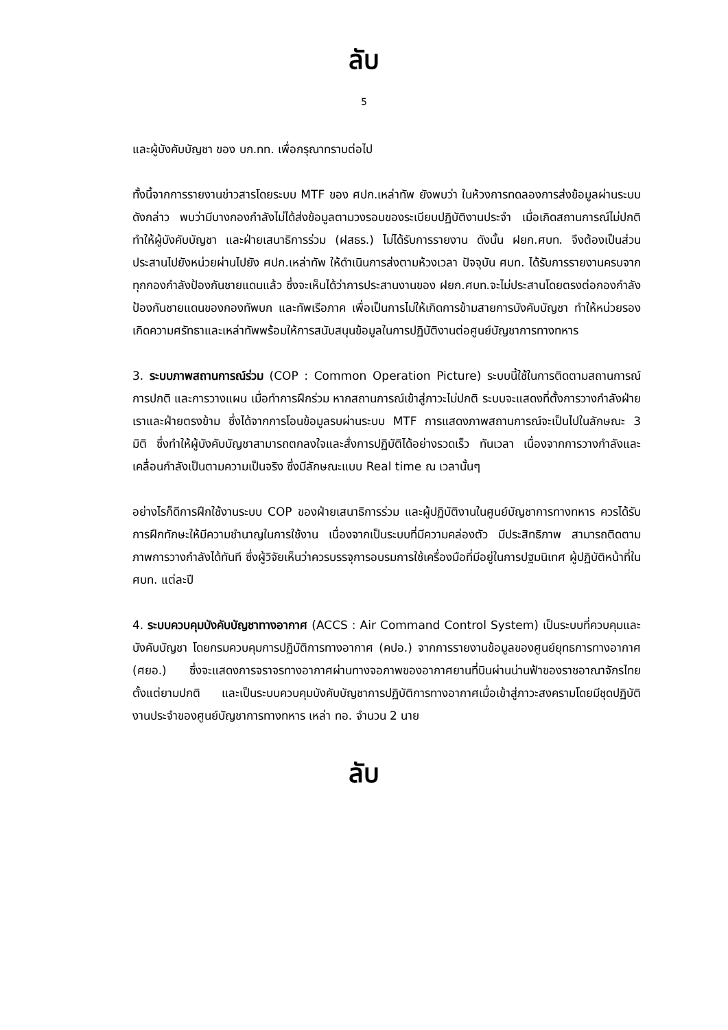ลับ
5
และผู้บังคับบัญชา ของ บก.ทท. เพื่อกรุณาทราบต่อไป
ทั้งนี้จากการรายงานข่าวสารโดยระบบ MTF ของ ศปก.เหล่าทัพ ยังพบว่า ในห้วงการทดลองการส่งข้อมูลผ่านระบบดังกล่าว พบว่ามีบางกองกำลังไม่ได้ส่งข้อมูลตามวงรอบของระเบียบปฏิบัติงานประจำ เมื่อเกิดสถานการณ์ไม่ปกติ ทำให้ผู้บังคับบัญชา และฝ่ายเสนาธิการร่วม (ฝสธร.) ไม่ได้รับการรายงาน ดังนั้น ฝยก.ศบท. จึงต้องเป็นส่วนประสานไปยังหน่วยผ่านไปยัง ศปก.เหล่าทัพ ให้ดำเนินการส่งตามห้วงเวลา ปัจจุบัน ศบท. ได้รับการรายงานครบจากทุกกองกำลังป้องกันชายแดนแล้ว ซึ่งจะเห็นได้ว่าการประสานงานของ ฝยก.ศบท.จะไม่ประสานโดยตรงต่อกองกำลังป้องกันชายแดนของกองทัพบก และทัพเรือภาค เพื่อเป็นการไม่ให้เกิดการข้ามสายการบังคับบัญชา ทำให้หน่วยรองเกิดความศรัทธาและเหล่าทัพพร้อมให้การสนับสนุนข้อมูลในการปฏิบัติงานต่อศูนย์บัญชาการทางทหาร
3. ระบบภาพสถานการณ์ร่วม (COP : Common Operation Picture) ระบบนี้ใช้ในการติดตามสถานการณ์การปกติ และการวางแผน เมื่อทำการฝึกร่วม หากสถานการณ์เข้าสู่ภาวะไม่ปกติ ระบบจะแสดงที่ตั้งการวางกำลังฝ่ายเราและฝ่ายตรงข้าม ซึ่งได้จากการโอนข้อมูลรบผ่านระบบ MTF การแสดงภาพสถานการณ์จะเป็นไปในลักษณะ 3 มิติ ซึ่งทำให้ผู้บังคับบัญชาสามารถตกลงใจและสั่งการปฏิบัติได้อย่างรวดเร็ว ทันเวลา เนื่องจากการวางกำลังและเคลื่อนกำลังเป็นตามความเป็นจริง ซึ่งมีลักษณะแบบ Real time ณ เวลานั้นๆ
อย่างไรก็ดีการฝึกใช้งานระบบ COP ของฝ่ายเสนาธิการร่วม และผู้ปฏิบัติงานในศูนย์บัญชาการทางทหาร ควรได้รับการฝึกทักษะให้มีความชำนาญในการใช้งาน เนื่องจากเป็นระบบที่มีความคล่องตัว มีประสิทธิภาพ สามารถติดตามภาพการวางกำลังได้ทันที ซึ่งผู้วิจัยเห็นว่าควรบรรจุการอบรมการใช้เครื่องมือที่มีอยู่ในการปฐมนิเทศ ผู้ปฏิบัติหน้าที่ใน ศบท. แต่ละปี
4. ระบบควบคุมบังคับบัญชาทางอากาศ (ACCS : Air Command Control System) เป็นระบบที่ควบคุมและบังคับบัญชา โดยกรมควบคุมการปฏิบัติการทางอากาศ (คปอ.) จากการรายงานข้อมูลของศูนย์ยุทธการทางอากาศ (ศยอ.) ซึ่งจะแสดงการจราจรทางอากาศผ่านทางจอภาพของอากาศยานที่บินผ่านน่านฟ้าของราชอาณาจักรไทยตั้งแต่ยามปกติ และเป็นระบบควบคุมบังคับบัญชาการปฏิบัติการทางอากาศเมื่อเข้าสู่ภาวะสงครามโดยมีชุดปฏิบัติงานประจำของศูนย์บัญชาการทางทหาร เหล่า ทอ. จำนวน 2 นาย
ลับ